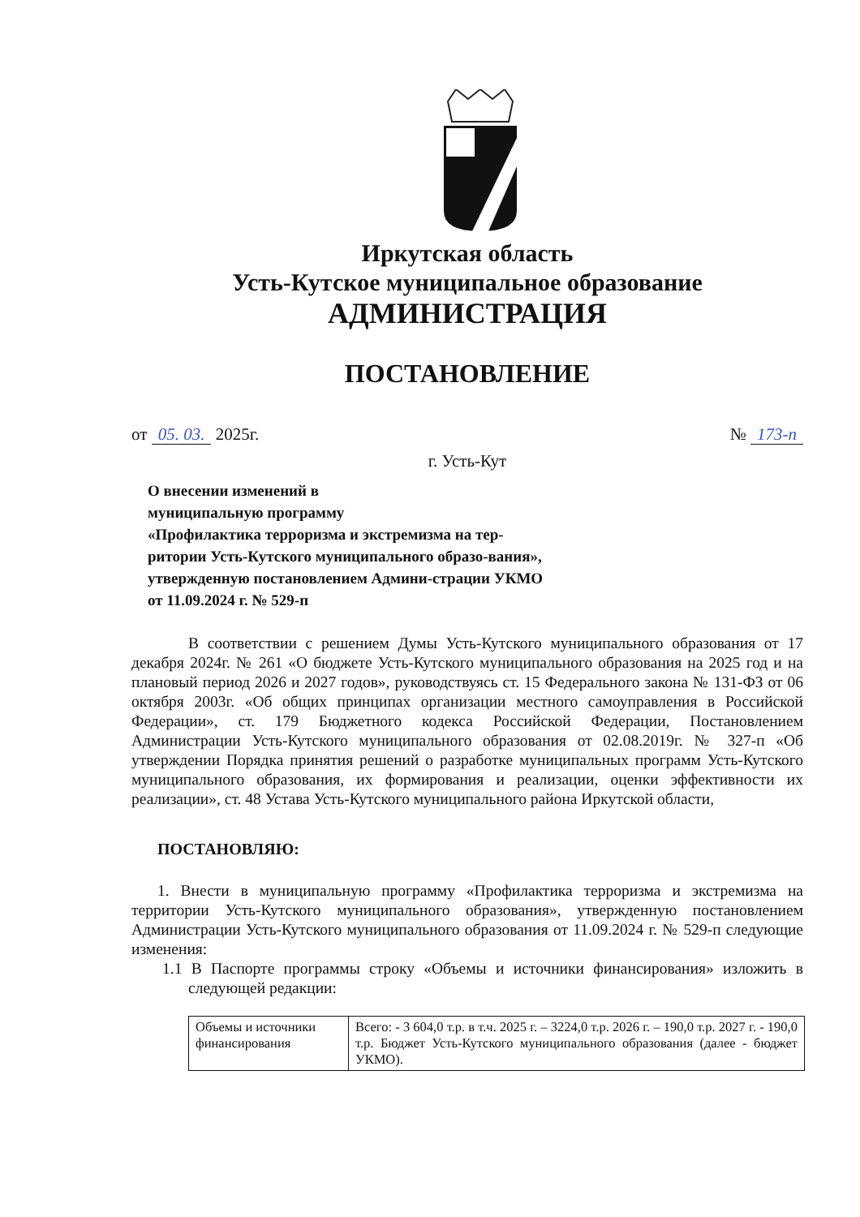Иркутская область
Усть-Кутское муниципальное образование
АДМИНИСТРАЦИЯ
ПОСТАНОВЛЕНИЕ
от 05. 03. 2025г. № 173-п
г. Усть-Кут
О внесении изменений в
муниципальную программу
«Профилактика терроризма и экстремизма на тер-ритории Усть-Кутского муниципального образо-вания», утвержденную постановлением Админи-страции УКМО от 11.09.2024 г. № 529-п
В соответствии с решением Думы Усть-Кутского муниципального образования от 17 декабря 2024г. № 261 «О бюджете Усть-Кутского муниципального образования на 2025 год и на плановый период 2026 и 2027 годов», руководствуясь ст. 15 Федерального закона № 131-ФЗ от 06 октября 2003г. «Об общих принципах организации местного самоуправления в Российской Федерации», ст. 179 Бюджетного кодекса Российской Федерации, Постановлением Администрации Усть-Кутского муниципального образования от 02.08.2019г. № 327-п «Об утверждении Порядка принятия решений о разработке муниципальных программ Усть-Кутского муниципального образования, их формирования и реализации, оценки эффективности их реализации», ст. 48 Устава Усть-Кутского муниципального района Иркутской области,
ПОСТАНОВЛЯЮ:
1. Внести в муниципальную программу «Профилактика терроризма и экстремизма на территории Усть-Кутского муниципального образования», утвержденную постановлением Администрации Усть-Кутского муниципального образования от 11.09.2024 г. № 529-п следующие изменения:
1.1 В Паспорте программы строку «Объемы и источники финансирования» изложить в следующей редакции:
| Объемы и источники финансирования | Всего: - 3 604,0 т.р. в т.ч. 2025 г. – 3224,0 т.р. 2026 г. – 190,0 т.р. 2027 г. - 190,0 т.р. Бюджет Усть-Кутского муниципального образования (далее - бюджет УКМО). |